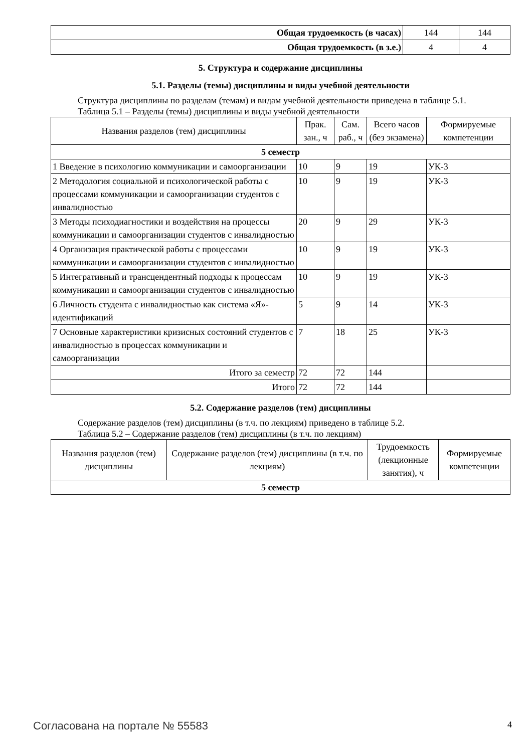| Общая трудоемкость (в часах) | 144 | 144 |
| Общая трудоемкость (в з.е.) | 4 | 4 |
5. Структура и содержание дисциплины
5.1. Разделы (темы) дисциплины и виды учебной деятельности
Структура дисциплины по разделам (темам) и видам учебной деятельности приведена в таблице 5.1.
Таблица 5.1 – Разделы (темы) дисциплины и виды учебной деятельности
| Названия разделов (тем) дисциплины | Прак. зан., ч | Сам. раб., ч | Всего часов (без экзамена) | Формируемые компетенции |
| --- | --- | --- | --- | --- |
| 5 семестр | | | | |
| 1 Введение в психологию коммуникации и самоорганизации | 10 | 9 | 19 | УК-3 |
| 2 Методология социальной и психологической работы с процессами коммуникации и самоорганизации студентов с инвалидностью | 10 | 9 | 19 | УК-3 |
| 3 Методы психодиагностики и воздействия на процессы коммуникации и самоорганизации студентов с инвалидностью | 20 | 9 | 29 | УК-3 |
| 4 Организация практической работы с процессами коммуникации и самоорганизации студентов с инвалидностью | 10 | 9 | 19 | УК-3 |
| 5 Интегративный и трансцендентный подходы к процессам коммуникации и самоорганизации студентов с инвалидностью | 10 | 9 | 19 | УК-3 |
| 6 Личность студента с инвалидностью как система «Я»-идентификаций | 5 | 9 | 14 | УК-3 |
| 7 Основные характеристики кризисных состояний студентов с инвалидностью в процессах коммуникации и самоорганизации | 7 | 18 | 25 | УК-3 |
| Итого за семестр | 72 | 72 | 144 | |
| Итого | 72 | 72 | 144 | |
5.2. Содержание разделов (тем) дисциплины
Содержание разделов (тем) дисциплины (в т.ч. по лекциям) приведено в таблице 5.2.
Таблица 5.2 – Содержание разделов (тем) дисциплины (в т.ч. по лекциям)
| Названия разделов (тем) дисциплины | Содержание разделов (тем) дисциплины (в т.ч. по лекциям) | Трудоемкость (лекционные занятия), ч | Формируемые компетенции |
| --- | --- | --- | --- |
| 5 семестр | | | |
Согласована на портале № 55583 4